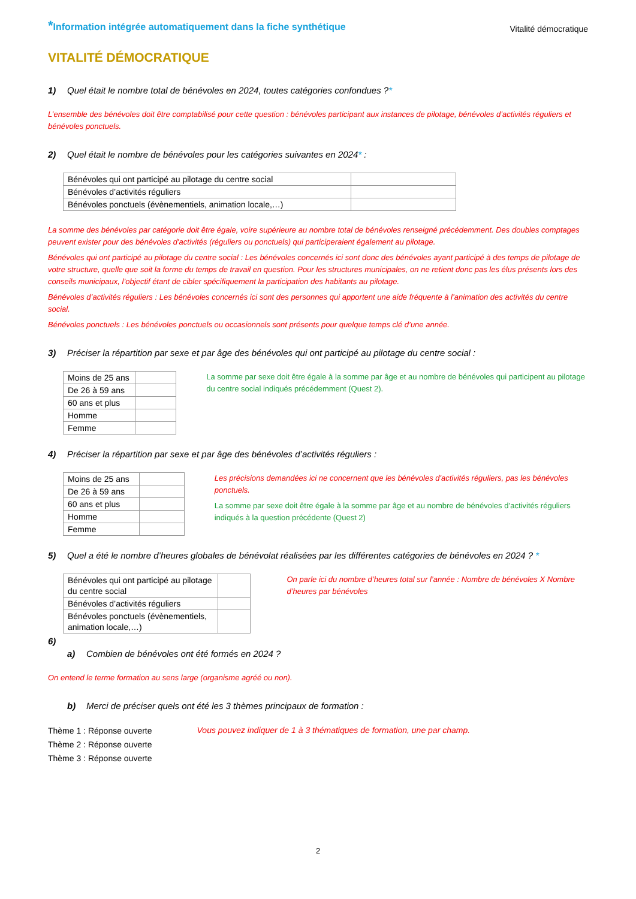*Information intégrée automatiquement dans la fiche synthétique
Vitalité démocratique
VITALITÉ DÉMOCRATIQUE
1) Quel était le nombre total de bénévoles en 2024, toutes catégories confondues ?*
L’ensemble des bénévoles doit être comptabilisé pour cette question : bénévoles participant aux instances de pilotage, bénévoles d’activités réguliers et bénévoles ponctuels.
2) Quel était le nombre de bénévoles pour les catégories suivantes en 2024* :
| Bénévoles qui ont participé au pilotage du centre social | |
| Bénévoles d’activités réguliers | |
| Bénévoles ponctuels (évènementiels, animation locale,…) | |
La somme des bénévoles par catégorie doit être égale, voire supérieure au nombre total de bénévoles renseigné précédemment. Des doubles comptages peuvent exister pour des bénévoles d'activités (réguliers ou ponctuels) qui participeraient également au pilotage.
Bénévoles qui ont participé au pilotage du centre social : Les bénévoles concernés ici sont donc des bénévoles ayant participé à des temps de pilotage de votre structure, quelle que soit la forme du temps de travail en question. Pour les structures municipales, on ne retient donc pas les élus présents lors des conseils municipaux, l’objectif étant de cibler spécifiquement la participation des habitants au pilotage.
Bénévoles d’activités réguliers : Les bénévoles concernés ici sont des personnes qui apportent une aide fréquente à l’animation des activités du centre social.
Bénévoles ponctuels : Les bénévoles ponctuels ou occasionnels sont présents pour quelque temps clé d’une année.
3) Préciser la répartition par sexe et par âge des bénévoles qui ont participé au pilotage du centre social :
| Moins de 25 ans | |
| De 26 à 59 ans | |
| 60 ans et plus | |
| Homme | |
| Femme | |
La somme par sexe doit être égale à la somme par âge et au nombre de bénévoles qui participent au pilotage du centre social indiqués précédemment (Quest 2).
4) Préciser la répartition par sexe et par âge des bénévoles d’activités réguliers :
| Moins de 25 ans | |
| De 26 à 59 ans | |
| 60 ans et plus | |
| Homme | |
| Femme | |
Les précisions demandées ici ne concernent que les bénévoles d'activités réguliers, pas les bénévoles ponctuels.
La somme par sexe doit être égale à la somme par âge et au nombre de bénévoles d’activités réguliers indiqués à la question précédente (Quest 2)
5) Quel a été le nombre d’heures globales de bénévolat réalisées par les différentes catégories de bénévoles en 2024 ? *
| Bénévoles qui ont participé au pilotage du centre social | |
| Bénévoles d’activités réguliers | |
| Bénévoles ponctuels (évènementiels, animation locale,…) | |
On parle ici du nombre d’heures total sur l’année : Nombre de bénévoles X Nombre d’heures par bénévoles
6)
a) Combien de bénévoles ont été formés en 2024 ?
On entend le terme formation au sens large (organisme agréé ou non).
b) Merci de préciser quels ont été les 3 thèmes principaux de formation :
Thème 1 : Réponse ouverte
Thème 2 : Réponse ouverte
Thème 3 : Réponse ouverte
Vous pouvez indiquer de 1 à 3 thématiques de formation, une par champ.
2